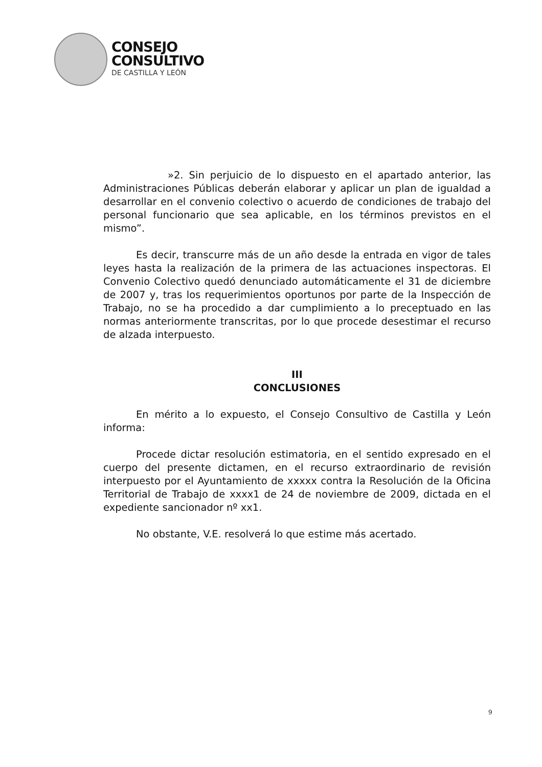CONSEJO
CONSULTIVO
DE CASTILLA Y LEÓN
»2. Sin perjuicio de lo dispuesto en el apartado anterior, las Administraciones Públicas deberán elaborar y aplicar un plan de igualdad a desarrollar en el convenio colectivo o acuerdo de condiciones de trabajo del personal funcionario que sea aplicable, en los términos previstos en el mismo”.
Es decir, transcurre más de un año desde la entrada en vigor de tales leyes hasta la realización de la primera de las actuaciones inspectoras. El Convenio Colectivo quedó denunciado automáticamente el 31 de diciembre de 2007 y, tras los requerimientos oportunos por parte de la Inspección de Trabajo, no se ha procedido a dar cumplimiento a lo preceptuado en las normas anteriormente transcritas, por lo que procede desestimar el recurso de alzada interpuesto.
III
CONCLUSIONES
En mérito a lo expuesto, el Consejo Consultivo de Castilla y León informa:
Procede dictar resolución estimatoria, en el sentido expresado en el cuerpo del presente dictamen, en el recurso extraordinario de revisión interpuesto por el Ayuntamiento de xxxxx contra la Resolución de la Oficina Territorial de Trabajo de xxxx1 de 24 de noviembre de 2009, dictada en el expediente sancionador nº xx1.
No obstante, V.E. resolverá lo que estime más acertado.
9